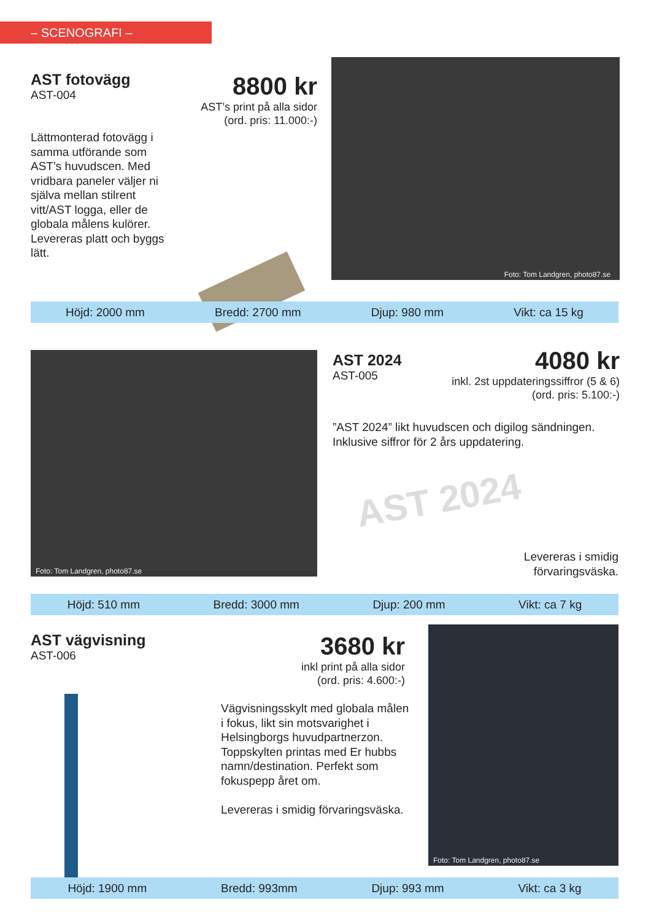– SCENOGRAFI –
AST fotovägg
AST-004
8800 kr
AST’s print på alla sidor
(ord. pris: 11.000:-)
Lättmonterad fotovägg i samma utförande som AST’s huvudscen. Med vridbara paneler väljer ni själva mellan stilrent vitt/AST logga, eller de globala målens kulörer. Levereras platt och byggs lätt.
Foto: Tom Landgren, photo87.se
Höjd: 2000 mm Bredd: 2700 mm Djup: 980 mm Vikt: ca 15 kg
Foto: Tom Landgren, photo87.se
AST 2024
AST-005
4080 kr
inkl. 2st uppdateringssiffror (5 & 6)
(ord. pris: 5.100:-)
”AST 2024” likt huvudscen och digilog sändningen.
Inklusive siffror för 2 års uppdatering.
AST 2024
Levereras i smidig förvaringsväska.
Höjd: 510 mm Bredd: 3000 mm Djup: 200 mm Vikt: ca 7 kg
AST vägvisning
AST-006
3680 kr
inkl print på alla sidor
(ord. pris: 4.600:-)
Vägvisningsskylt med globala målen i fokus, likt sin motsvarighet i Helsingborgs huvudpartnerzon. Toppskylten printas med Er hubbs namn/destination. Perfekt som fokuspepp året om.
Levereras i smidig förvaringsväska.
Foto: Tom Landgren, photo87.se
Höjd: 1900 mm Bredd: 993mm Djup: 993 mm Vikt: ca 3 kg